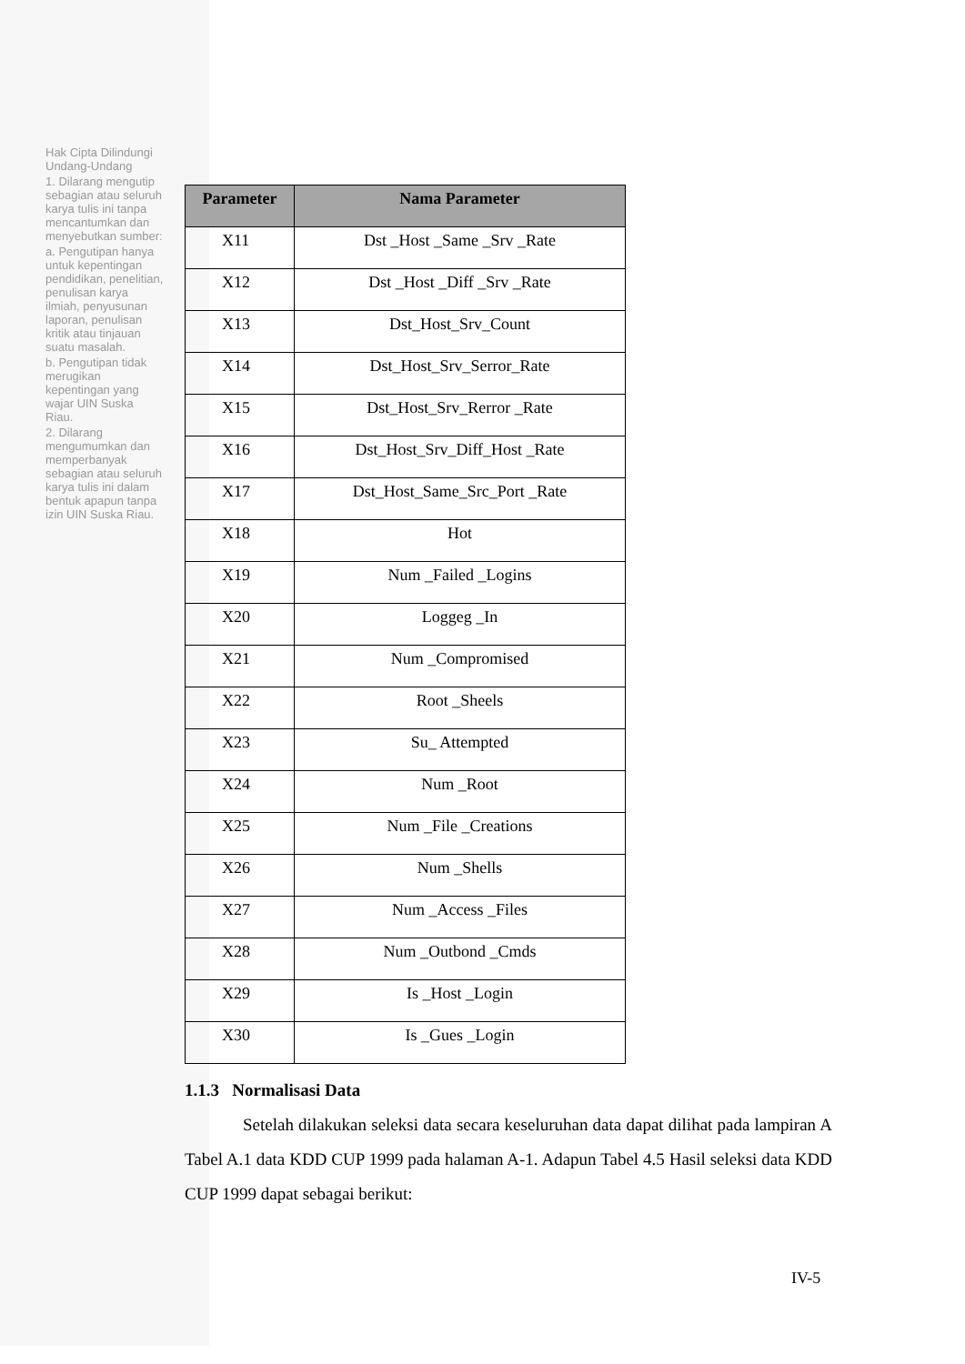Hak Cipta Dilindungi Undang-Undang
1. Dilarang mengutip sebagian atau seluruh karya tulis ini tanpa mencantumkan dan menyebutkan sumber:
a. Pengutipan hanya untuk kepentingan pendidikan, penelitian, penulisan karya ilmiah, penyusunan laporan, penulisan kritik atau tinjauan suatu masalah.
b. Pengutipan tidak merugikan kepentingan yang wajar UIN Suska Riau.
2. Dilarang mengumumkan dan memperbanyak sebagian atau seluruh karya tulis ini dalam bentuk apapun tanpa izin UIN Suska Riau.
| Parameter | Nama Parameter |
| --- | --- |
| X11 | Dst _Host _Same _Srv _Rate |
| X12 | Dst _Host _Diff _Srv _Rate |
| X13 | Dst_Host_Srv_Count |
| X14 | Dst_Host_Srv_Serror_Rate |
| X15 | Dst_Host_Srv_Rerror _Rate |
| X16 | Dst_Host_Srv_Diff_Host _Rate |
| X17 | Dst_Host_Same_Src_Port _Rate |
| X18 | Hot |
| X19 | Num _Failed _Logins |
| X20 | Loggeg _In |
| X21 | Num _Compromised |
| X22 | Root _Sheels |
| X23 | Su_ Attempted |
| X24 | Num _Root |
| X25 | Num _File _Creations |
| X26 | Num _Shells |
| X27 | Num _Access _Files |
| X28 | Num _Outbond _Cmds |
| X29 | Is _Host _Login |
| X30 | Is _Gues _Login |
1.1.3 Normalisasi Data
Setelah dilakukan seleksi data secara keseluruhan data dapat dilihat pada lampiran A Tabel A.1 data KDD CUP 1999 pada halaman A-1. Adapun Tabel 4.5 Hasil seleksi data KDD CUP 1999 dapat sebagai berikut:
IV-5